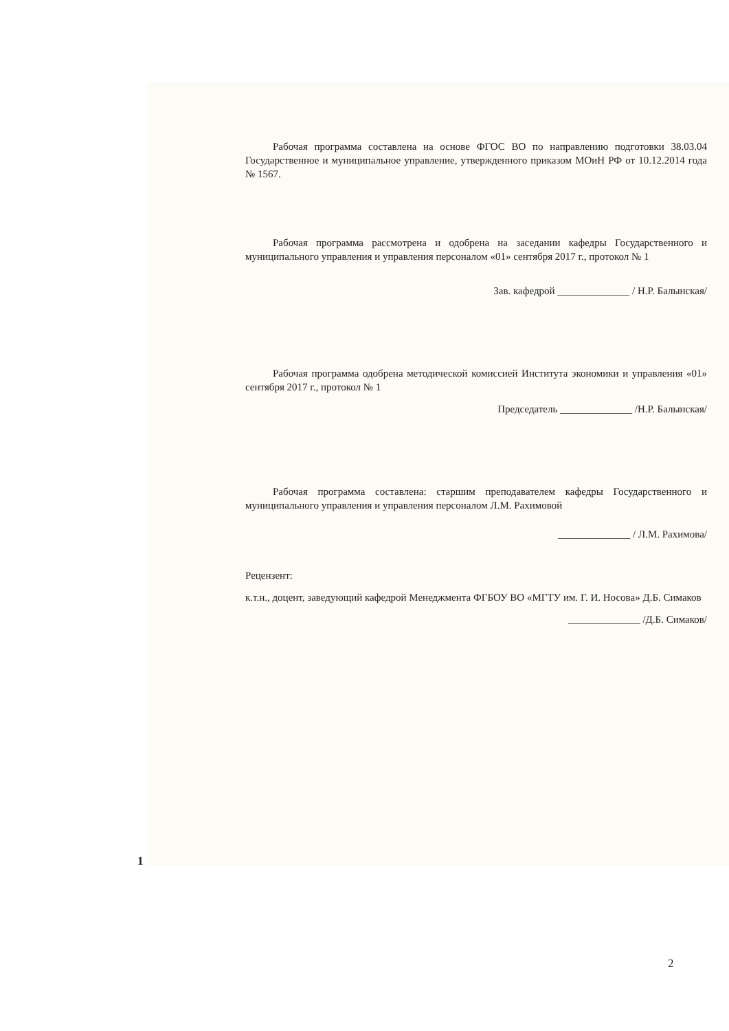Рабочая программа составлена на основе ФГОС ВО по направлению подготовки 38.03.04 Государственное и муниципальное управление, утвержденного приказом МОиН РФ от 10.12.2014 года № 1567.
Рабочая программа рассмотрена и одобрена на заседании кафедры Государственного и муниципального управления и управления персоналом «01» сентября 2017 г., протокол № 1
Зав. кафедрой ______________ / Н.Р. Балынская/
Рабочая программа одобрена методической комиссией Института экономики и управления «01» сентября 2017 г., протокол № 1
Председатель ______________ /Н.Р. Балынская/
Рабочая программа составлена: старшим преподавателем кафедры Государственного и муниципального управления и управления персоналом Л.М. Рахимовой
______________ / Л.М. Рахимова/
Рецензент:
к.т.н., доцент, заведующий кафедрой Менеджмента ФГБОУ ВО «МГТУ им. Г. И. Носова» Д.Б. Симаков
______________ /Д.Б. Симаков/
1
2